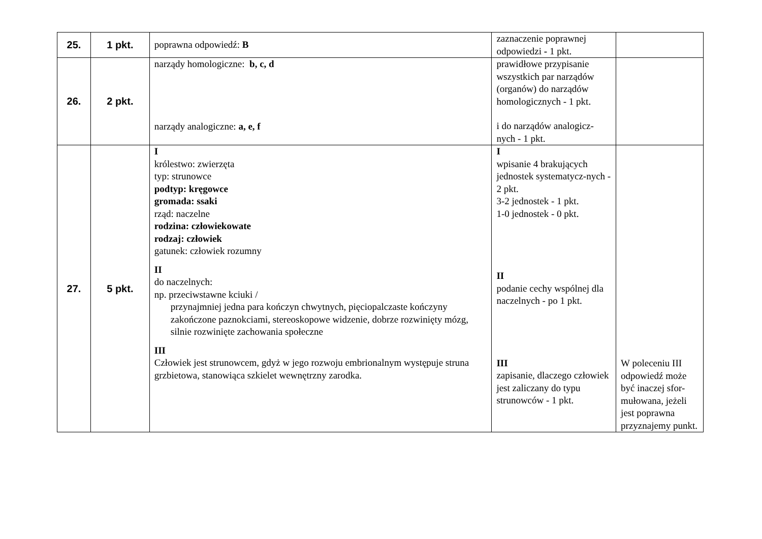| 25. | 1 pkt. | poprawna odpowiedź: B | zaznaczenie poprawnej odpowiedzi - 1 pkt. | |
| 26. | 2 pkt. | narządy homologiczne: b, c, d narządy analogiczne: a, e, f | prawidłowe przypisanie wszystkich par narządów (organów) do narządów homologicznych - 1 pkt. i do narządów analogicz-nych - 1 pkt. | |
| 27. | 5 pkt. | I królestwo: zwierzęta typ: strunowce podtyp: kręgowce gromada: ssaki rząd: naczelne rodzina: człowiekowate rodzaj: człowiek gatunek: człowiek rozumny II do naczelnych: np. przeciwstawne kciuki / przynajmniej jedna para kończyn chwytnych, pięciopalczaste kończyny zakończone paznokciami, stereoskopowe widzenie, dobrze rozwinięty mózg, silnie rozwinięte zachowania społeczne III Człowiek jest strunowcem, gdyż w jego rozwoju embrionalnym występuje struna grzbietowa, stanowiąca szkielet wewnętrzny zarodka. | I wpisanie 4 brakujących jednostek systematycz-nych - 2 pkt. 3-2 jednostek - 1 pkt. 1-0 jednostek - 0 pkt. II podanie cechy wspólnej dla naczelnych - po 1 pkt. III zapisanie, dlaczego człowiek jest zaliczany do typu strunowców - 1 pkt. | W poleceniu III odpowiedź może być inaczej sfor-mułowana, jeżeli jest poprawna przyznajemy punkt. |